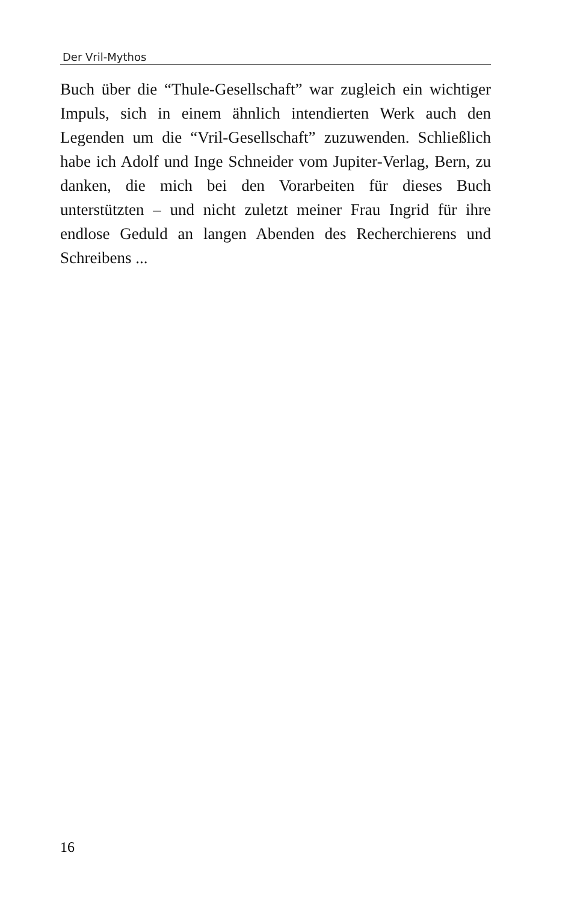Der Vril-Mythos
Buch über die “Thule-Gesellschaft” war zugleich ein wichtiger Impuls, sich in einem ähnlich intendierten Werk auch den Legenden um die “Vril-Gesellschaft” zuzuwenden. Schließlich habe ich Adolf und Inge Schneider vom Jupiter-Verlag, Bern, zu danken, die mich bei den Vorarbeiten für dieses Buch unterstützten – und nicht zuletzt meiner Frau Ingrid für ihre endlose Geduld an langen Abenden des Recherchierens und Schreibens ...
16